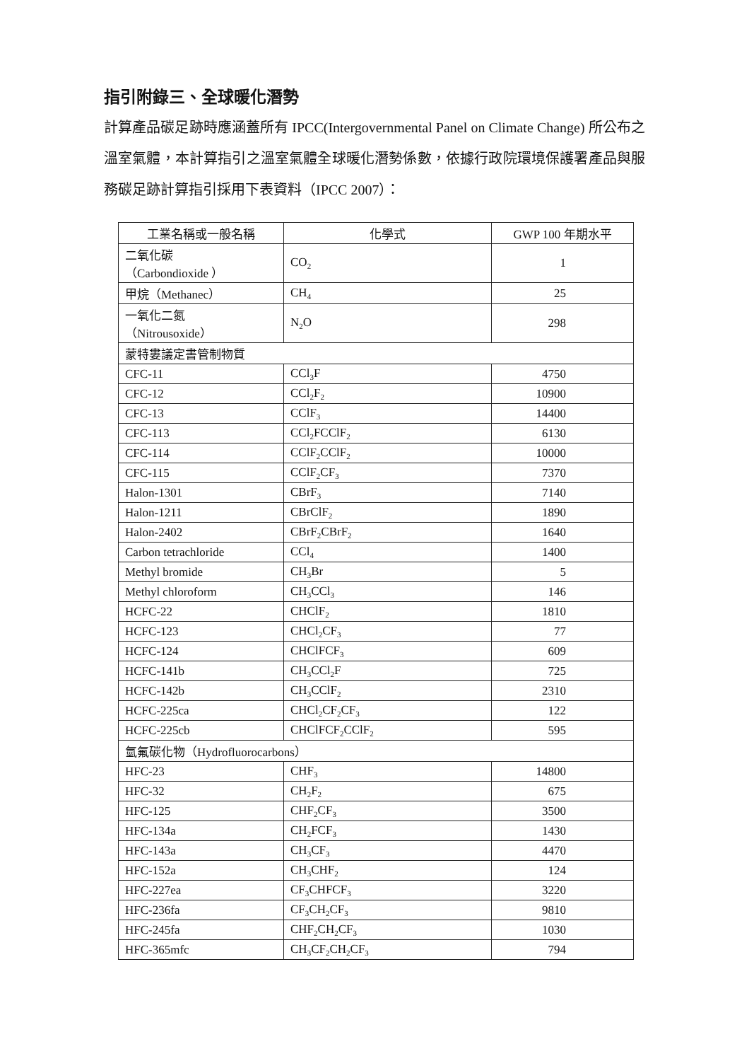指引附錄三、全球暖化潛勢
計算產品碳足跡時應涵蓋所有 IPCC(Intergovernmental Panel on Climate Change) 所公布之溫室氣體，本計算指引之溫室氣體全球暖化潛勢係數，依據行政院環境保護署產品與服務碳足跡計算指引採用下表資料（IPCC 2007）：
| 工業名稱或一般名稱 | 化學式 | GWP 100 年期水平 |
| --- | --- | --- |
| 二氧化碳 （Carbondioxide ） | CO<sub>2</sub> | 1 |
| 甲烷（Methanec） | CH<sub>4</sub> | 25 |
| 一氧化二氮 （Nitrousoxide） | N<sub>2</sub>O | 298 |
| 蒙特婁議定書管制物質 | | |
| CFC-11 | CCl<sub>3</sub>F | 4750 |
| CFC-12 | CCl<sub>2</sub>F<sub>2</sub> | 10900 |
| CFC-13 | CClF<sub>3</sub> | 14400 |
| CFC-113 | CCl<sub>2</sub>FCClF<sub>2</sub> | 6130 |
| CFC-114 | CClF<sub>2</sub>CClF<sub>2</sub> | 10000 |
| CFC-115 | CClF<sub>2</sub>CF<sub>3</sub> | 7370 |
| Halon-1301 | CBrF<sub>3</sub> | 7140 |
| Halon-1211 | CBrClF<sub>2</sub> | 1890 |
| Halon-2402 | CBrF<sub>2</sub>CBrF<sub>2</sub> | 1640 |
| Carbon tetrachloride | CCl<sub>4</sub> | 1400 |
| Methyl bromide | CH<sub>3</sub>Br | 5 |
| Methyl chloroform | CH<sub>3</sub>CCl<sub>3</sub> | 146 |
| HCFC-22 | CHClF<sub>2</sub> | 1810 |
| HCFC-123 | CHCl<sub>2</sub>CF<sub>3</sub> | 77 |
| HCFC-124 | CHClFCF<sub>3</sub> | 609 |
| HCFC-141b | CH<sub>3</sub>CCl<sub>2</sub>F | 725 |
| HCFC-142b | CH<sub>3</sub>CClF<sub>2</sub> | 2310 |
| HCFC-225ca | CHCl<sub>2</sub>CF<sub>2</sub>CF<sub>3</sub> | 122 |
| HCFC-225cb | CHClFCF<sub>2</sub>CClF<sub>2</sub> | 595 |
| 氫氟碳化物（Hydrofluorocarbons） | | |
| HFC-23 | CHF<sub>3</sub> | 14800 |
| HFC-32 | CH<sub>2</sub>F<sub>2</sub> | 675 |
| HFC-125 | CHF<sub>2</sub>CF<sub>3</sub> | 3500 |
| HFC-134a | CH<sub>2</sub>FCF<sub>3</sub> | 1430 |
| HFC-143a | CH<sub>3</sub>CF<sub>3</sub> | 4470 |
| HFC-152a | CH<sub>3</sub>CHF<sub>2</sub> | 124 |
| HFC-227ea | CF<sub>3</sub>CHFCF<sub>3</sub> | 3220 |
| HFC-236fa | CF<sub>3</sub>CH<sub>2</sub>CF<sub>3</sub> | 9810 |
| HFC-245fa | CHF<sub>2</sub>CH<sub>2</sub>CF<sub>3</sub> | 1030 |
| HFC-365mfc | CH<sub>3</sub>CF<sub>2</sub>CH<sub>2</sub>CF<sub>3</sub> | 794 |